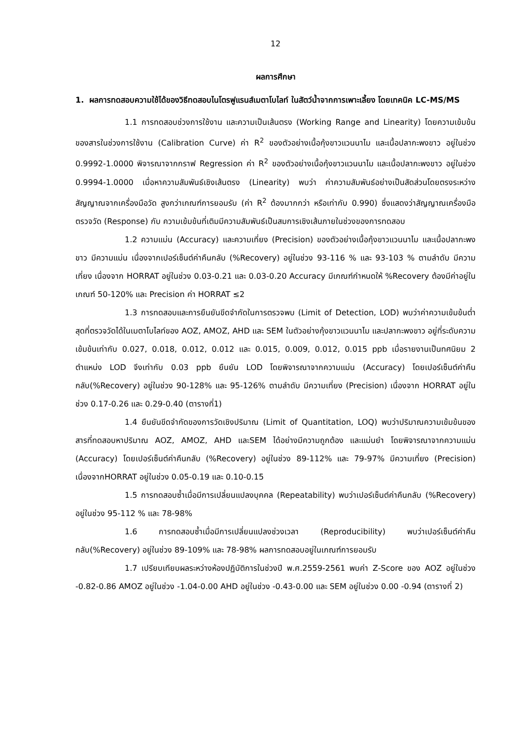12
ผลการศึกษา
1. ผลการทดสอบความใช้ได้ของวิธีทดสอบไนโตรฟูแรนส์เมตาโบไลท์ ในสัตว์น้ำจากการเพาะเลี้ยง โดยเทคนิค LC-MS/MS
1.1 การทดสอบช่วงการใช้งาน และความเป็นเส้นตรง (Working Range and Linearity) โดยความเข้มข้นของสารในช่วงการใช้งาน (Calibration Curve) ค่า R<sup>2</sup> ของตัวอย่างเนื้อกุ้งขาวแวนนาไม และเนื้อปลากะพงขาว อยู่ในช่วง 0.9992-1.0000 พิจารณาจากกราฟ Regression ค่า R<sup>2</sup> ของตัวอย่างเนื้อกุ้งขาวแวนนาไม และเนื้อปลากะพงขาว อยู่ในช่วง 0.9994-1.0000 เมื่อหาความสัมพันธ์เชิงเส้นตรง (Linearity) พบว่า ค่าความสัมพันธ์อย่างเป็นสัดส่วนโดยตรงระหว่างสัญญาณจากเครื่องมือวัด สูงกว่าเกณฑ์การยอมรับ (ค่า R<sup>2</sup> ต้องมากกว่า หรือเท่ากับ 0.990) ซึ่งแสดงว่าสัญญาณเครื่องมือตรวจวัด (Response) กับ ความเข้มข้นที่เติมมีความสัมพันธ์เป็นสมการเชิงเส้นภายในช่วงของการทดสอบ
1.2 ความแม่น (Accuracy) และความเที่ยง (Precision) ของตัวอย่างเนื้อกุ้งขาวแวนนาไม และเนื้อปลากะพงขาว มีความแม่น เนื่องจากเปอร์เซ็นต์ค่าคืนกลับ (%Recovery) อยู่ในช่วง 93-116 % และ 93-103 % ตามลำดับ มีความเที่ยง เนื่องจาก HORRAT อยู่ในช่วง 0.03-0.21 และ 0.03-0.20 Accuracy มีเกณฑ์กำหนดให้ %Recovery ต้องมีค่าอยู่ในเกณฑ์ 50-120% และ Precision ค่า HORRAT ≤2
1.3 การทดสอบและการยืนยันขีดจำกัดในการตรวจพบ (Limit of Detection, LOD) พบว่าค่าความเข้มข้นต่ำสุดที่ตรวจวัดได้ในเมตาโบไลท์ของ AOZ, AMOZ, AHD และ SEM ในตัวอย่างกุ้งขาวแวนนาไม และปลากะพงขาว อยู่ที่ระดับความเข้มข้นเท่ากับ 0.027, 0.018, 0.012, 0.012 และ 0.015, 0.009, 0.012, 0.015 ppb เมื่อรายงานเป็นทศนิยม 2 ตำแหน่ง LOD จึงเท่ากับ 0.03 ppb ยืนยัน LOD โดยพิจารณาจากความแม่น (Accuracy) โดยเปอร์เซ็นต์ค่าคืนกลับ(%Recovery) อยู่ในช่วง 90-128% และ 95-126% ตามลำดับ มีความเที่ยง (Precision) เนื่องจาก HORRAT อยู่ในช่วง 0.17-0.26 และ 0.29-0.40 (ตารางที่1)
1.4 ยืนยันขีดจำกัดของการวัดเชิงปริมาณ (Limit of Quantitation, LOQ) พบว่าปริมาณความเข้มข้นของสารที่ทดสอบหาปริมาณ AOZ, AMOZ, AHD และSEM ได้อย่างมีความถูกต้อง และแม่นยำ โดยพิจารณาจากความแม่น (Accuracy) โดยเปอร์เซ็นต์ค่าคืนกลับ (%Recovery) อยู่ในช่วง 89-112% และ 79-97% มีความเที่ยง (Precision) เนื่องจากHORRAT อยู่ในช่วง 0.05-0.19 และ 0.10-0.15
1.5 การทดสอบซ้ำเมื่อมีการเปลี่ยนแปลงบุคคล (Repeatability) พบว่าเปอร์เซ็นต์ค่าคืนกลับ (%Recovery) อยู่ในช่วง 95-112 % และ 78-98%
1.6 การทดสอบซ้ำเมื่อมีการเปลี่ยนแปลงช่วงเวลา (Reproducibility) พบว่าเปอร์เซ็นต์ค่าคืนกลับ(%Recovery) อยู่ในช่วง 89-109% และ 78-98% ผลการทดสอบอยู่ในเกณฑ์การยอมรับ
1.7 เปรียบเทียบผลระหว่างห้องปฏิบัติการในช่วงปี พ.ศ.2559-2561 พบค่า Z-Score ของ AOZ อยู่ในช่วง -0.82-0.86 AMOZ อยู่ในช่วง -1.04-0.00 AHD อยู่ในช่วง -0.43-0.00 และ SEM อยู่ในช่วง 0.00 -0.94 (ตารางที่ 2)